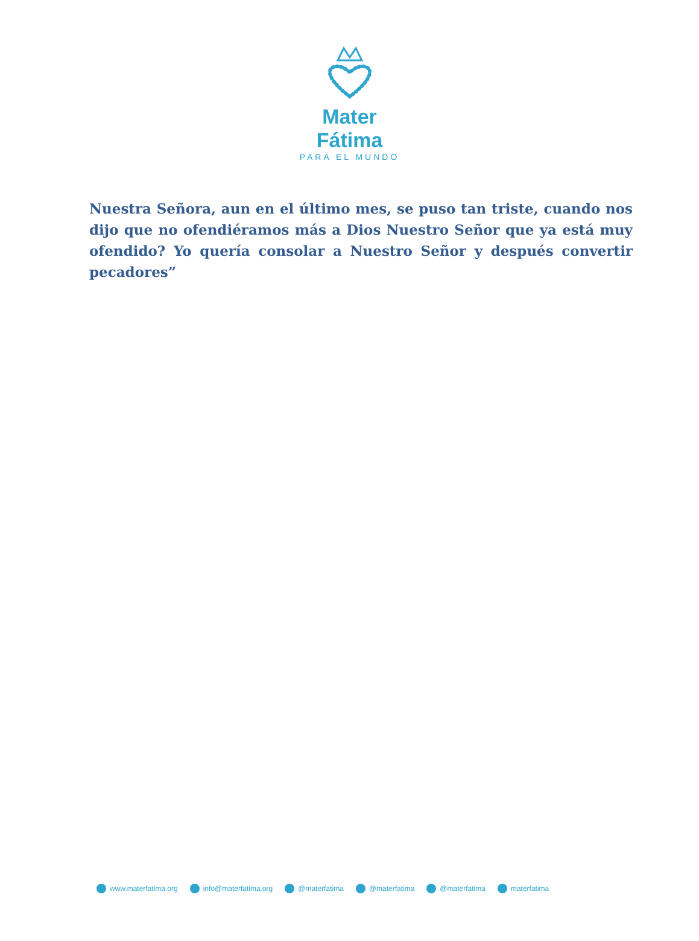Mater Fátima
PARA EL MUNDO
Nuestra Señora, aun en el último mes, se puso tan triste, cuando nos dijo que no ofendiéramos más a Dios Nuestro Señor que ya está muy ofendido? Yo quería consolar a Nuestro Señor y después convertir pecadores”
www.materfatima.org info@materfatima.org @materfatima @materfatima @materfatima materfatima